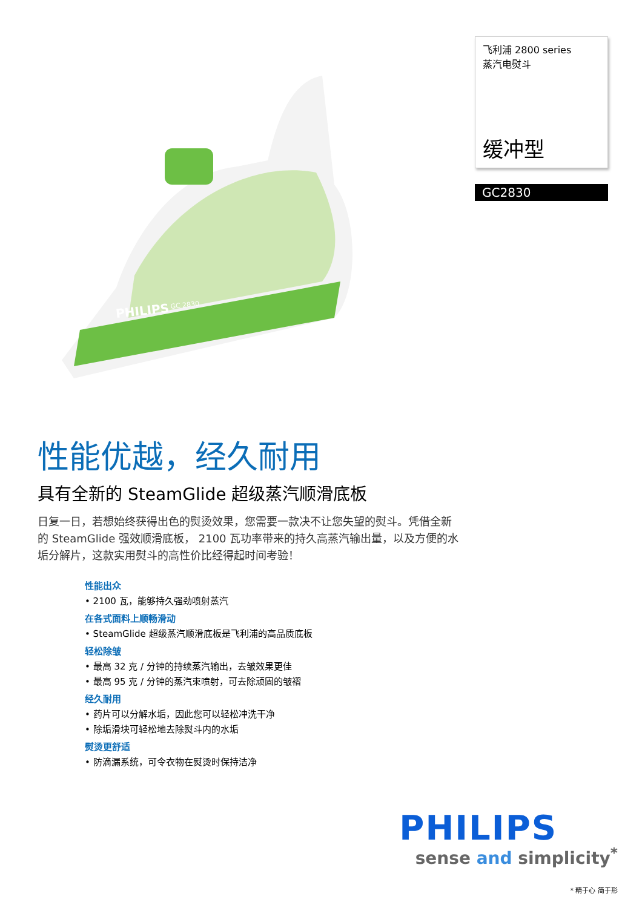PHILIPS
GC 2830
飞利浦 2800 series
蒸汽电熨斗
缓冲型
GC2830
性能优越，经久耐用
具有全新的 SteamGlide 超级蒸汽顺滑底板
日复一日，若想始终获得出色的熨烫效果，您需要一款决不让您失望的熨斗。凭借全新的 SteamGlide 强效顺滑底板， 2100 瓦功率带来的持久高蒸汽输出量，以及方便的水垢分解片，这款实用熨斗的高性价比经得起时间考验！
性能出众
• 2100 瓦，能够持久强劲喷射蒸汽
在各式面料上顺畅滑动
• SteamGlide 超级蒸汽顺滑底板是飞利浦的高品质底板
轻松除皱
• 最高 32 克 / 分钟的持续蒸汽输出，去皱效果更佳
• 最高 95 克 / 分钟的蒸汽束喷射，可去除顽固的皱褶
经久耐用
• 药片可以分解水垢，因此您可以轻松冲洗干净
• 除垢滑块可轻松地去除熨斗内的水垢
熨烫更舒适
• 防滴漏系统，可令衣物在熨烫时保持洁净
PHILIPS
sense and simplicity<sup>*</sup>
* 精于心 简于形